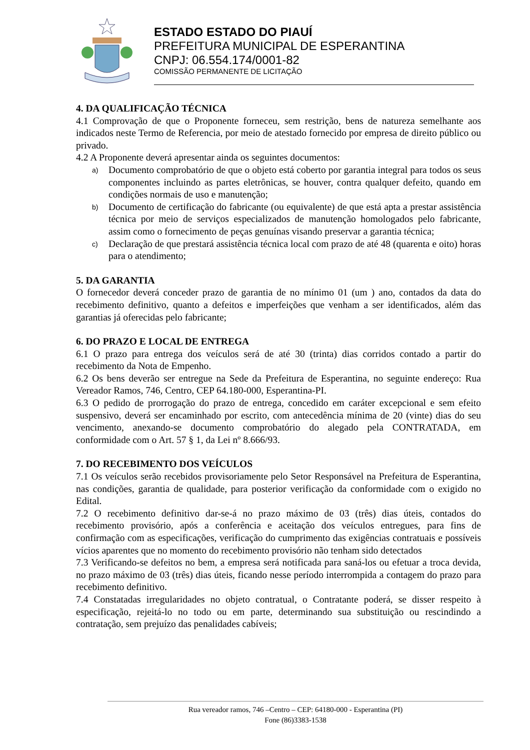ESTADO ESTADO DO PIAUÍ
PREFEITURA MUNICIPAL DE ESPERANTINA
CNPJ: 06.554.174/0001-82
COMISSÃO PERMANENTE DE LICITAÇÃO
4. DA QUALIFICAÇÃO TÉCNICA
4.1 Comprovação de que o Proponente forneceu, sem restrição, bens de natureza semelhante aos indicados neste Termo de Referencia, por meio de atestado fornecido por empresa de direito público ou privado.
4.2 A Proponente deverá apresentar ainda os seguintes documentos:
a)
Documento comprobatório de que o objeto está coberto por garantia integral para todos os seus componentes incluindo as partes eletrônicas, se houver, contra qualquer defeito, quando em condições normais de uso e manutenção;
b)
Documento de certificação do fabricante (ou equivalente) de que está apta a prestar assistência técnica por meio de serviços especializados de manutenção homologados pelo fabricante, assim como o fornecimento de peças genuínas visando preservar a garantia técnica;
c)
Declaração de que prestará assistência técnica local com prazo de até 48 (quarenta e oito) horas para o atendimento;
5. DA GARANTIA
O fornecedor deverá conceder prazo de garantia de no mínimo 01 (um ) ano, contados da data do recebimento definitivo, quanto a defeitos e imperfeições que venham a ser identificados, além das garantias já oferecidas pelo fabricante;
6. DO PRAZO E LOCAL DE ENTREGA
6.1 O prazo para entrega dos veículos será de até 30 (trinta) dias corridos contado a partir do recebimento da Nota de Empenho.
6.2 Os bens deverão ser entregue na Sede da Prefeitura de Esperantina, no seguinte endereço: Rua Vereador Ramos, 746, Centro, CEP 64.180-000, Esperantina-PI.
6.3 O pedido de prorrogação do prazo de entrega, concedido em caráter excepcional e sem efeito suspensivo, deverá ser encaminhado por escrito, com antecedência mínima de 20 (vinte) dias do seu vencimento, anexando-se documento comprobatório do alegado pela CONTRATADA, em conformidade com o Art. 57 § 1, da Lei nº 8.666/93.
7. DO RECEBIMENTO DOS VEÍCULOS
7.1 Os veículos serão recebidos provisoriamente pelo Setor Responsável na Prefeitura de Esperantina, nas condições, garantia de qualidade, para posterior verificação da conformidade com o exigido no Edital.
7.2 O recebimento definitivo dar-se-á no prazo máximo de 03 (três) dias úteis, contados do recebimento provisório, após a conferência e aceitação dos veículos entregues, para fins de confirmação com as especificações, verificação do cumprimento das exigências contratuais e possíveis vícios aparentes que no momento do recebimento provisório não tenham sido detectados
7.3 Verificando-se defeitos no bem, a empresa será notificada para saná-los ou efetuar a troca devida, no prazo máximo de 03 (três) dias úteis, ficando nesse período interrompida a contagem do prazo para recebimento definitivo.
7.4 Constatadas irregularidades no objeto contratual, o Contratante poderá, se disser respeito à especificação, rejeitá-lo no todo ou em parte, determinando sua substituição ou rescindindo a contratação, sem prejuízo das penalidades cabíveis;
Rua vereador ramos, 746 –Centro – CEP: 64180-000 - Esperantina (PI)
Fone (86)3383-1538